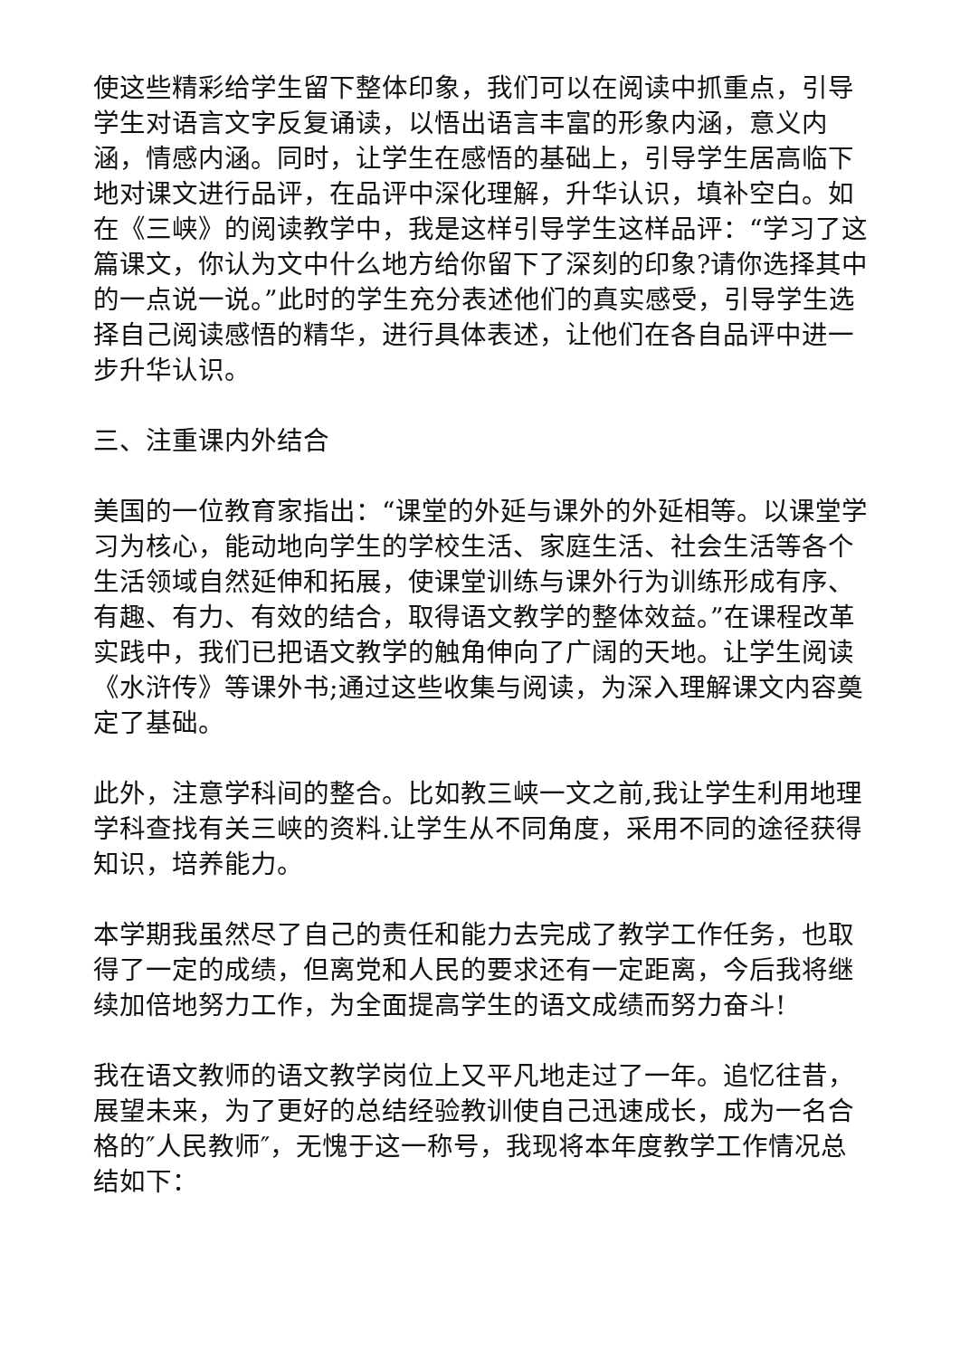使这些精彩给学生留下整体印象，我们可以在阅读中抓重点，引导学生对语言文字反复诵读，以悟出语言丰富的形象内涵，意义内涵，情感内涵。同时，让学生在感悟的基础上，引导学生居高临下地对课文进行品评，在品评中深化理解，升华认识，填补空白。如在《三峡》的阅读教学中，我是这样引导学生这样品评：“学习了这篇课文，你认为文中什么地方给你留下了深刻的印象?请你选择其中的一点说一说。”此时的学生充分表述他们的真实感受，引导学生选择自己阅读感悟的精华，进行具体表述，让他们在各自品评中进一步升华认识。
三、注重课内外结合
美国的一位教育家指出：“课堂的外延与课外的外延相等。以课堂学习为核心，能动地向学生的学校生活、家庭生活、社会生活等各个生活领域自然延伸和拓展，使课堂训练与课外行为训练形成有序、有趣、有力、有效的结合，取得语文教学的整体效益。”在课程改革实践中，我们已把语文教学的触角伸向了广阔的天地。让学生阅读《水浒传》等课外书;通过这些收集与阅读，为深入理解课文内容奠定了基础。
此外，注意学科间的整合。比如教三峡一文之前,我让学生利用地理学科查找有关三峡的资料.让学生从不同角度，采用不同的途径获得知识，培养能力。
本学期我虽然尽了自己的责任和能力去完成了教学工作任务，也取得了一定的成绩，但离党和人民的要求还有一定距离，今后我将继续加倍地努力工作，为全面提高学生的语文成绩而努力奋斗!
我在语文教师的语文教学岗位上又平凡地走过了一年。追忆往昔，展望未来，为了更好的总结经验教训使自己迅速成长，成为一名合格的″人民教师″，无愧于这一称号，我现将本年度教学工作情况总结如下：